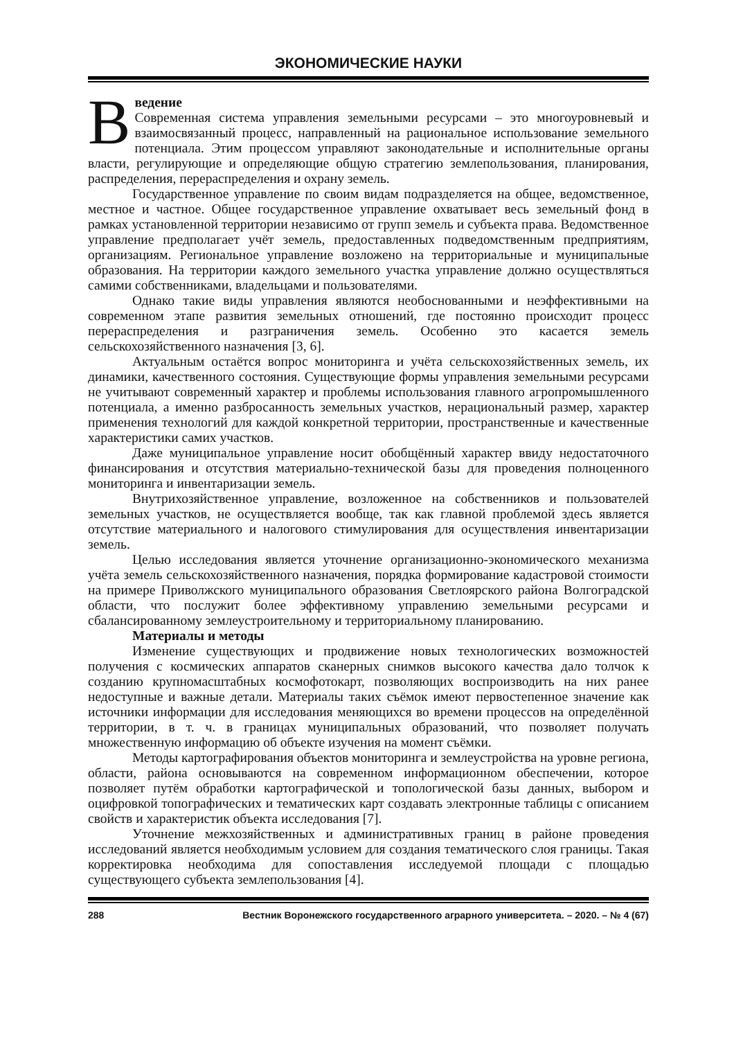ЭКОНОМИЧЕСКИЕ НАУКИ
Введение
Современная система управления земельными ресурсами – это многоуровневый и взаимосвязанный процесс, направленный на рациональное использование земельного потенциала. Этим процессом управляют законодательные и исполнительные органы власти, регулирующие и определяющие общую стратегию землепользования, планирования, распределения, перераспределения и охрану земель.
Государственное управление по своим видам подразделяется на общее, ведомственное, местное и частное. Общее государственное управление охватывает весь земельный фонд в рамках установленной территории независимо от групп земель и субъекта права. Ведомственное управление предполагает учёт земель, предоставленных подведомственным предприятиям, организациям. Региональное управление возложено на территориальные и муниципальные образования. На территории каждого земельного участка управление должно осуществляться самими собственниками, владельцами и пользователями.
Однако такие виды управления являются необоснованными и неэффективными на современном этапе развития земельных отношений, где постоянно происходит процесс перераспределения и разграничения земель. Особенно это касается земель сельскохозяйственного назначения [3, 6].
Актуальным остаётся вопрос мониторинга и учёта сельскохозяйственных земель, их динамики, качественного состояния. Существующие формы управления земельными ресурсами не учитывают современный характер и проблемы использования главного агропромышленного потенциала, а именно разбросанность земельных участков, нерациональный размер, характер применения технологий для каждой конкретной территории, пространственные и качественные характеристики самих участков.
Даже муниципальное управление носит обобщённый характер ввиду недостаточного финансирования и отсутствия материально-технической базы для проведения полноценного мониторинга и инвентаризации земель.
Внутрихозяйственное управление, возложенное на собственников и пользователей земельных участков, не осуществляется вообще, так как главной проблемой здесь является отсутствие материального и налогового стимулирования для осуществления инвентаризации земель.
Целью исследования является уточнение организационно-экономического механизма учёта земель сельскохозяйственного назначения, порядка формирование кадастровой стоимости на примере Приволжского муниципального образования Светлоярского района Волгоградской области, что послужит более эффективному управлению земельными ресурсами и сбалансированному землеустроительному и территориальному планированию.
Материалы и методы
Изменение существующих и продвижение новых технологических возможностей получения с космических аппаратов сканерных снимков высокого качества дало толчок к созданию крупномасштабных космофотокарт, позволяющих воспроизводить на них ранее недоступные и важные детали. Материалы таких съёмок имеют первостепенное значение как источники информации для исследования меняющихся во времени процессов на определённой территории, в т. ч. в границах муниципальных образований, что позволяет получать множественную информацию об объекте изучения на момент съёмки.
Методы картографирования объектов мониторинга и землеустройства на уровне региона, области, района основываются на современном информационном обеспечении, которое позволяет путём обработки картографической и топологической базы данных, выбором и оцифровкой топографических и тематических карт создавать электронные таблицы с описанием свойств и характеристик объекта исследования [7].
Уточнение межхозяйственных и административных границ в районе проведения исследований является необходимым условием для создания тематического слоя границы. Такая корректировка необходима для сопоставления исследуемой площади с площадью существующего субъекта землепользования [4].
288 Вестник Воронежского государственного аграрного университета. – 2020. – № 4 (67)